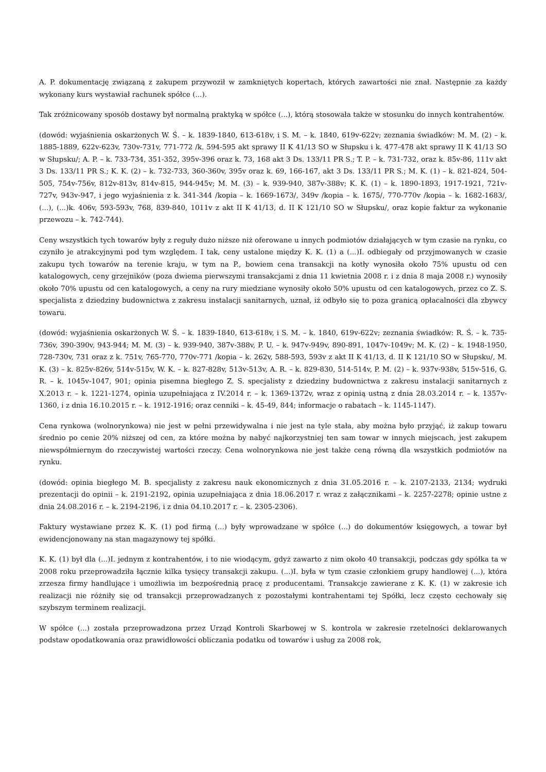A. P. dokumentację związaną z zakupem przywoził w zamkniętych kopertach, których zawartości nie znał. Następnie za każdy wykonany kurs wystawiał rachunek spółce (...).
Tak zróżnicowany sposób dostawy był normalną praktyką w spółce (...), którą stosowała także w stosunku do innych kontrahentów.
(dowód: wyjaśnienia oskarżonych W. Ś. – k. 1839-1840, 613-618v, i S. M. – k. 1840, 619v-622v; zeznania świadków: M. M. (2) – k. 1885-1889, 622v-623v, 730v-731v, 771-772 /k. 594-595 akt sprawy II K 41/13 SO w Słupsku i k. 477-478 akt sprawy II K 41/13 SO w Słupsku/; A. P. – k. 733-734, 351-352, 395v-396 oraz k. 73, 168 akt 3 Ds. 133/11 PR S.; T. P. – k. 731-732, oraz k. 85v-86, 111v akt 3 Ds. 133/11 PR S.; K. K. (2) – k. 732-733, 360-360v, 395v oraz k. 69, 166-167, akt 3 Ds. 133/11 PR S.; M. K. (1) – k. 821-824, 504-505, 754v-756v, 812v-813v, 814v-815, 944-945v; M. M. (3) – k. 939-940, 387v-388v; K. K. (1) – k. 1890-1893, 1917-1921, 721v-727v, 943v-947, i jego wyjaśnienia z k. 341-344 /kopia – k. 1669-1673/, 349v /kopia – k. 1675/, 770-770v /kopia – k. 1682-1683/, (...), (...)k. 406v, 593-593v, 768, 839-840, 1011v z akt II K 41/13, d. II K 121/10 SO w Słupsku/, oraz kopie faktur za wykonanie przewozu – k. 742-744).
Ceny wszystkich tych towarów były z reguły dużo niższe niż oferowane u innych podmiotów działających w tym czasie na rynku, co czyniło je atrakcyjnymi pod tym względem. I tak, ceny ustalone między K. K. (1) a (...)I. odbiegały od przyjmowanych w czasie zakupu tych towarów na terenie kraju, w tym na P., bowiem cena transakcji na kotły wynosiła około 75% upustu od cen katalogowych, ceny grzejników (poza dwiema pierwszymi transakcjami z dnia 11 kwietnia 2008 r. i z dnia 8 maja 2008 r.) wynosiły około 70% upustu od cen katalogowych, a ceny na rury miedziane wynosiły około 50% upustu od cen katalogowych, przez co Z. S. specjalista z dziedziny budownictwa z zakresu instalacji sanitarnych, uznał, iż odbyło się to poza granicą opłacalności dla zbywcy towaru.
(dowód: wyjaśnienia oskarżonych W. Ś. – k. 1839-1840, 613-618v, i S. M. – k. 1840, 619v-622v; zeznania świadków: R. Ś. – k. 735-736v, 390-390v, 943-944; M. M. (3) – k. 939-940, 387v-388v, P. U. – k. 947v-949v, 890-891, 1047v-1049v; M. K. (2) – k. 1948-1950, 728-730v, 731 oraz z k. 751v, 765-770, 770v-771 /kopia – k. 262v, 588-593, 593v z akt II K 41/13, d. II K 121/10 SO w Słupsku/, M. K. (3) – k. 825v-826v, 514v-515v, W. K. – k. 827-828v, 513v-513v, A. R. – k. 829-830, 514-514v, P. M. (2) – k. 937v-938v, 515v-516, G. R. – k. 1045v-1047, 901; opinia pisemna biegłego Z. S. specjalisty z dziedziny budownictwa z zakresu instalacji sanitarnych z X.2013 r. – k. 1221-1274, opinia uzupełniająca z IV.2014 r. – k. 1369-1372v, wraz z opinią ustną z dnia 28.03.2014 r. – k. 1357v-1360, i z dnia 16.10.2015 r. – k. 1912-1916; oraz cenniki – k. 45-49, 844; informacje o rabatach – k. 1145-1147).
Cena rynkowa (wolnorynkowa) nie jest w pełni przewidywalna i nie jest na tyle stała, aby można było przyjąć, iż zakup towaru średnio po cenie 20% niższej od cen, za które można by nabyć najkorzystniej ten sam towar w innych miejscach, jest zakupem niewspółmiernym do rzeczywistej wartości rzeczy. Cena wolnorynkowa nie jest także ceną równą dla wszystkich podmiotów na rynku.
(dowód: opinia biegłego M. B. specjalisty z zakresu nauk ekonomicznych z dnia 31.05.2016 r. – k. 2107-2133, 2134; wydruki prezentacji do opinii – k. 2191-2192, opinia uzupełniająca z dnia 18.06.2017 r. wraz z załącznikami – k. 2257-2278; opinie ustne z dnia 24.08.2016 r. – k. 2194-2196, i z dnia 04.10.2017 r. – k. 2305-2306).
Faktury wystawiane przez K. K. (1) pod firmą (...) były wprowadzane w spółce (...) do dokumentów księgowych, a towar był ewidencjonowany na stan magazynowy tej spółki.
K. K. (1) był dla (...)I. jednym z kontrahentów, i to nie wiodącym, gdyż zawarto z nim około 40 transakcji, podczas gdy spółka ta w 2008 roku przeprowadziła łącznie kilka tysięcy transakcji zakupu. (...)I. była w tym czasie członkiem grupy handlowej (...), która zrzesza firmy handlujące i umożliwia im bezpośrednią pracę z producentami. Transakcje zawierane z K. K. (1) w zakresie ich realizacji nie różniły się od transakcji przeprowadzanych z pozostałymi kontrahentami tej Spółki, lecz często cechowały się szybszym terminem realizacji.
W spółce (...) została przeprowadzona przez Urząd Kontroli Skarbowej w S. kontrola w zakresie rzetelności deklarowanych podstaw opodatkowania oraz prawidłowości obliczania podatku od towarów i usług za 2008 rok,